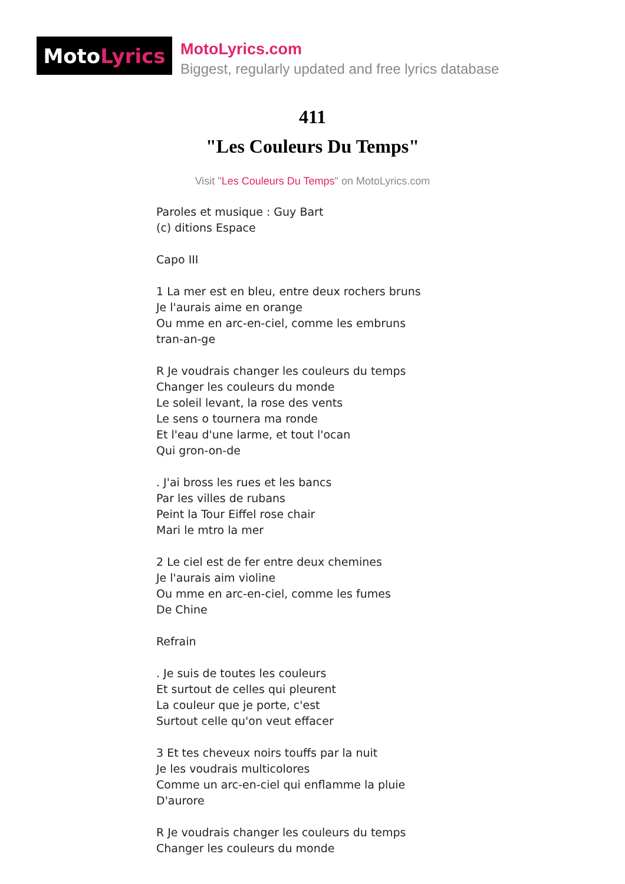Moto Lyrics
MotoLyrics.com
Biggest, regularly updated and free lyrics database
411
"Les Couleurs Du Temps"
Visit "Les Couleurs Du Temps" on MotoLyrics.com
Paroles et musique : Guy Bart (c) ditions Espace Capo III 1 La mer est en bleu, entre deux rochers bruns Je l'aurais aime en orange Ou mme en arc-en-ciel, comme les embruns tran-an-ge R Je voudrais changer les couleurs du temps Changer les couleurs du monde Le soleil levant, la rose des vents Le sens o tournera ma ronde Et l'eau d'une larme, et tout l'ocan Qui gron-on-de . J'ai bross les rues et les bancs Par les villes de rubans Peint la Tour Eiffel rose chair Mari le mtro la mer 2 Le ciel est de fer entre deux chemines Je l'aurais aim violine Ou mme en arc-en-ciel, comme les fumes De Chine Refrain . Je suis de toutes les couleurs Et surtout de celles qui pleurent La couleur que je porte, c'est Surtout celle qu'on veut effacer 3 Et tes cheveux noirs touffs par la nuit Je les voudrais multicolores Comme un arc-en-ciel qui enflamme la pluie D'aurore R Je voudrais changer les couleurs du temps Changer les couleurs du monde